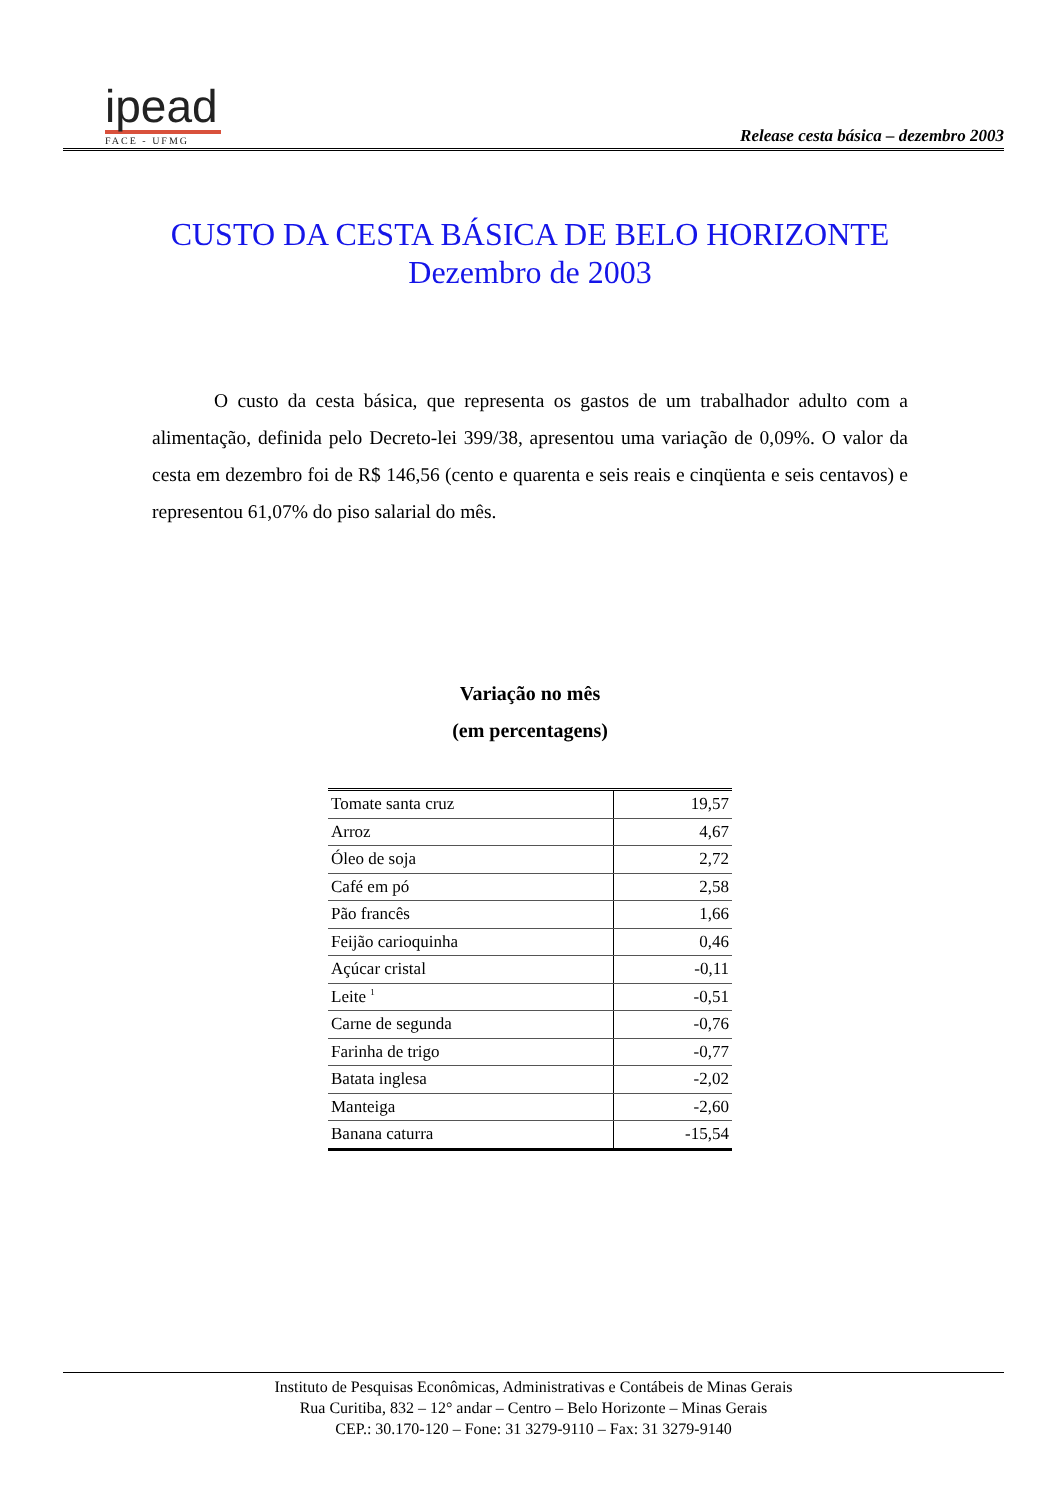ipead
FACE - UFMG
Release cesta básica – dezembro 2003
CUSTO DA CESTA BÁSICA DE BELO HORIZONTE
Dezembro de 2003
O custo da cesta básica, que representa os gastos de um trabalhador adulto com a alimentação, definida pelo Decreto-lei 399/38, apresentou uma variação de 0,09%. O valor da cesta em dezembro foi de R$ 146,56 (cento e quarenta e seis reais e cinqüenta e seis centavos) e representou 61,07% do piso salarial do mês.
Variação no mês
(em percentagens)
| Tomate santa cruz | 19,57 |
| Arroz | 4,67 |
| Óleo de soja | 2,72 |
| Café em pó | 2,58 |
| Pão francês | 1,66 |
| Feijão carioquinha | 0,46 |
| Açúcar cristal | -0,11 |
| Leite <sup>1</sup> | -0,51 |
| Carne de segunda | -0,76 |
| Farinha de trigo | -0,77 |
| Batata inglesa | -2,02 |
| Manteiga | -2,60 |
| Banana caturra | -15,54 |
Instituto de Pesquisas Econômicas, Administrativas e Contábeis de Minas Gerais
Rua Curitiba, 832 – 12° andar – Centro – Belo Horizonte – Minas Gerais
CEP.: 30.170-120 – Fone: 31 3279-9110 – Fax: 31 3279-9140